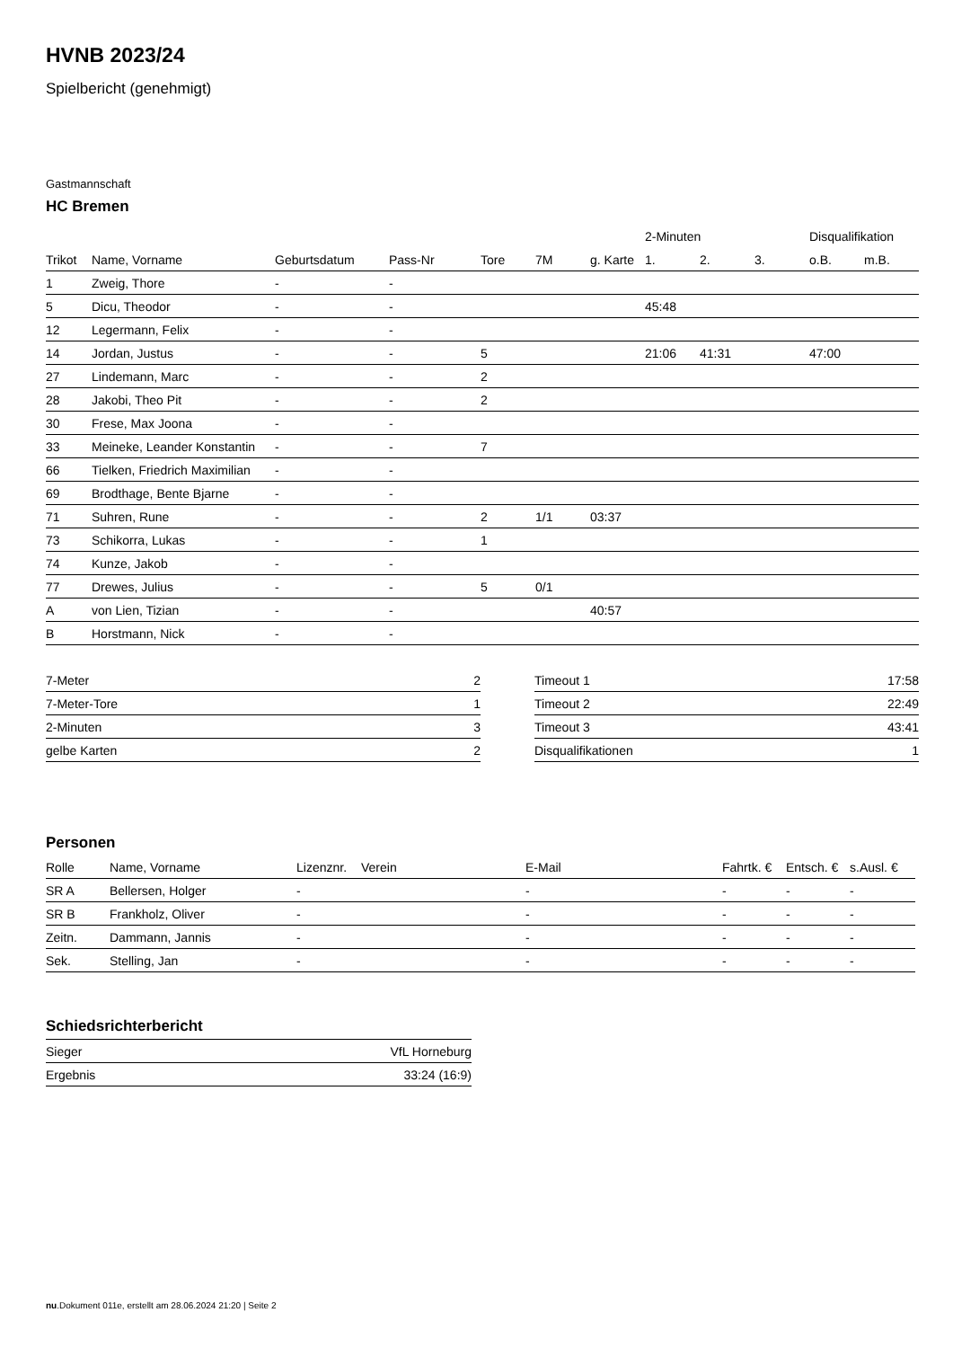HVNB 2023/24
Spielbericht (genehmigt)
Gastmannschaft
HC Bremen
| | | | | | | | 2-Minuten | | | Disqualifikation | |
| --- | --- | --- | --- | --- | --- | --- | --- | --- | --- | --- | --- |
| Trikot | Name, Vorname | Geburtsdatum | Pass-Nr | Tore | 7M | g. Karte | 1. | 2. | 3. | o.B. | m.B. |
| 1 | Zweig, Thore | - | - | | | | | | | | |
| 5 | Dicu, Theodor | - | - | | | | 45:48 | | | | |
| 12 | Legermann, Felix | - | - | | | | | | | | |
| 14 | Jordan, Justus | - | - | 5 | | | 21:06 | 41:31 | | 47:00 | |
| 27 | Lindemann, Marc | - | - | 2 | | | | | | | |
| 28 | Jakobi, Theo Pit | - | - | 2 | | | | | | | |
| 30 | Frese, Max Joona | - | - | | | | | | | | |
| 33 | Meineke, Leander Konstantin | - | - | 7 | | | | | | | |
| 66 | Tielken, Friedrich Maximilian | - | - | | | | | | | | |
| 69 | Brodthage, Bente Bjarne | - | - | | | | | | | | |
| 71 | Suhren, Rune | - | - | 2 | 1/1 | 03:37 | | | | | |
| 73 | Schikorra, Lukas | - | - | 1 | | | | | | | |
| 74 | Kunze, Jakob | - | - | | | | | | | | |
| 77 | Drewes, Julius | - | - | 5 | 0/1 | | | | | | |
| A | von Lien, Tizian | - | - | | | 40:57 | | | | | |
| B | Horstmann, Nick | - | - | | | | | | | | |
| 7-Meter | 2 |
| 7-Meter-Tore | 1 |
| 2-Minuten | 3 |
| gelbe Karten | 2 |
| Timeout 1 | 17:58 |
| Timeout 2 | 22:49 |
| Timeout 3 | 43:41 |
| Disqualifikationen | 1 |
Personen
| Rolle | Name, Vorname | Lizenznr. | Verein | E-Mail | Fahrtk. € | Entsch. € | s.Ausl. € |
| --- | --- | --- | --- | --- | --- | --- | --- |
| SR A | Bellersen, Holger | - | | - | - | - | - |
| SR B | Frankholz, Oliver | - | | - | - | - | - |
| Zeitn. | Dammann, Jannis | - | | - | - | - | - |
| Sek. | Stelling, Jan | - | | - | - | - | - |
Schiedsrichterbericht
| Sieger | VfL Horneburg |
| Ergebnis | 33:24 (16:9) |
nu.Dokument 011e, erstellt am 28.06.2024 21:20 | Seite 2